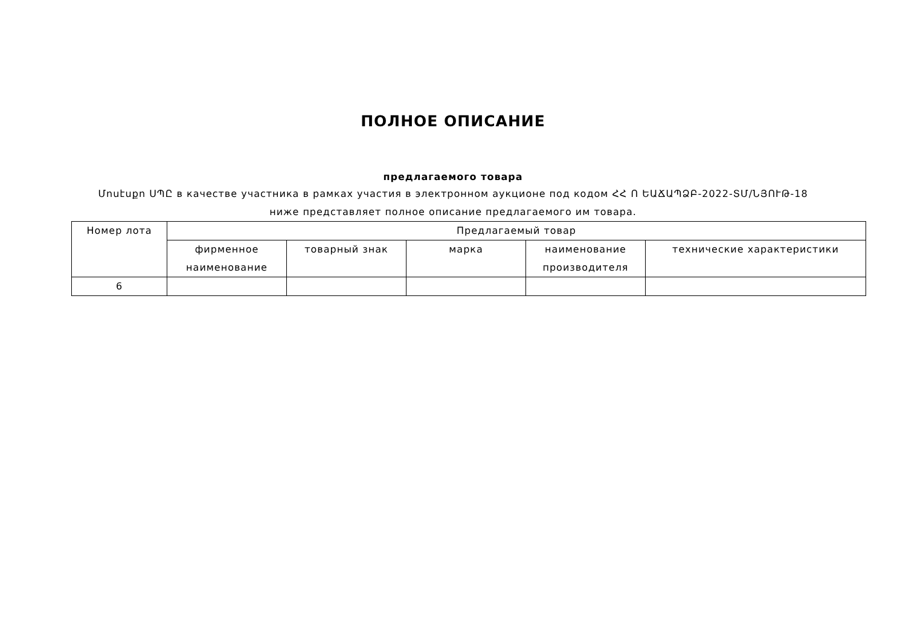ПОЛНОЕ ОПИСАНИЕ
предлагаемого товара
Մոսէսքո ՍՊԸ в качестве участника в рамках участия в электронном аукционе под кодом ՀՀ Ո ԵԱՃԱՊՁԲ-2022-ՏՄ/ՆՅՈՒԹ-18
ниже представляет полное описание предлагаемого им товара.
| Номер лота | Предлагаемый товар | | | | |
| --- | --- | --- | --- | --- | --- |
| | фирменное наименование | товарный знак | марка | наименование производителя | технические характеристики |
| 6 | | | | | |